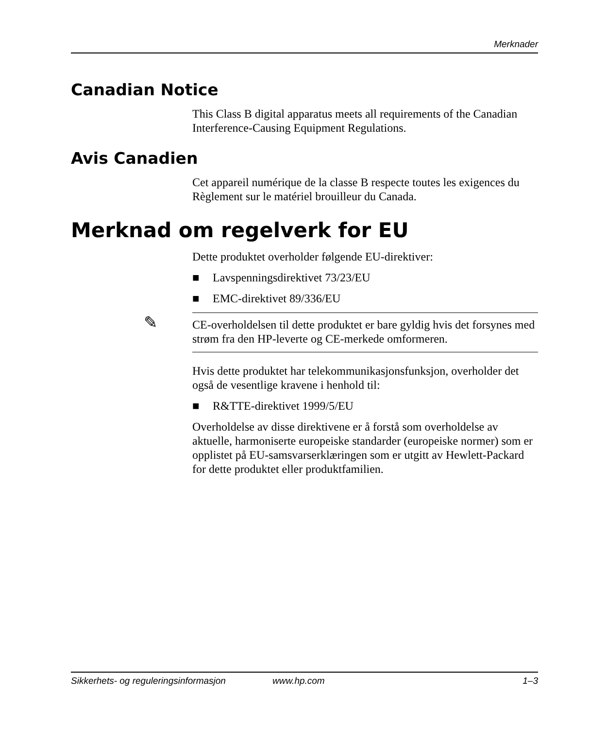Merknader
Canadian Notice
This Class B digital apparatus meets all requirements of the Canadian Interference-Causing Equipment Regulations.
Avis Canadien
Cet appareil numérique de la classe B respecte toutes les exigences du Règlement sur le matériel brouilleur du Canada.
Merknad om regelverk for EU
Dette produktet overholder følgende EU-direktiver:
■ Lavspenningsdirektivet 73/23/EU
■ EMC-direktivet 89/336/EU
✎
CE-overholdelsen til dette produktet er bare gyldig hvis det forsynes med strøm fra den HP-leverte og CE-merkede omformeren.
Hvis dette produktet har telekommunikasjonsfunksjon, overholder det også de vesentlige kravene i henhold til:
■ R&TTE-direktivet 1999/5/EU
Overholdelse av disse direktivene er å forstå som overholdelse av aktuelle, harmoniserte europeiske standarder (europeiske normer) som er opplistet på EU-samsvarserklæringen som er utgitt av Hewlett-Packard for dette produktet eller produktfamilien.
Sikkerhets- og reguleringsinformasjon www.hp.com 1–3